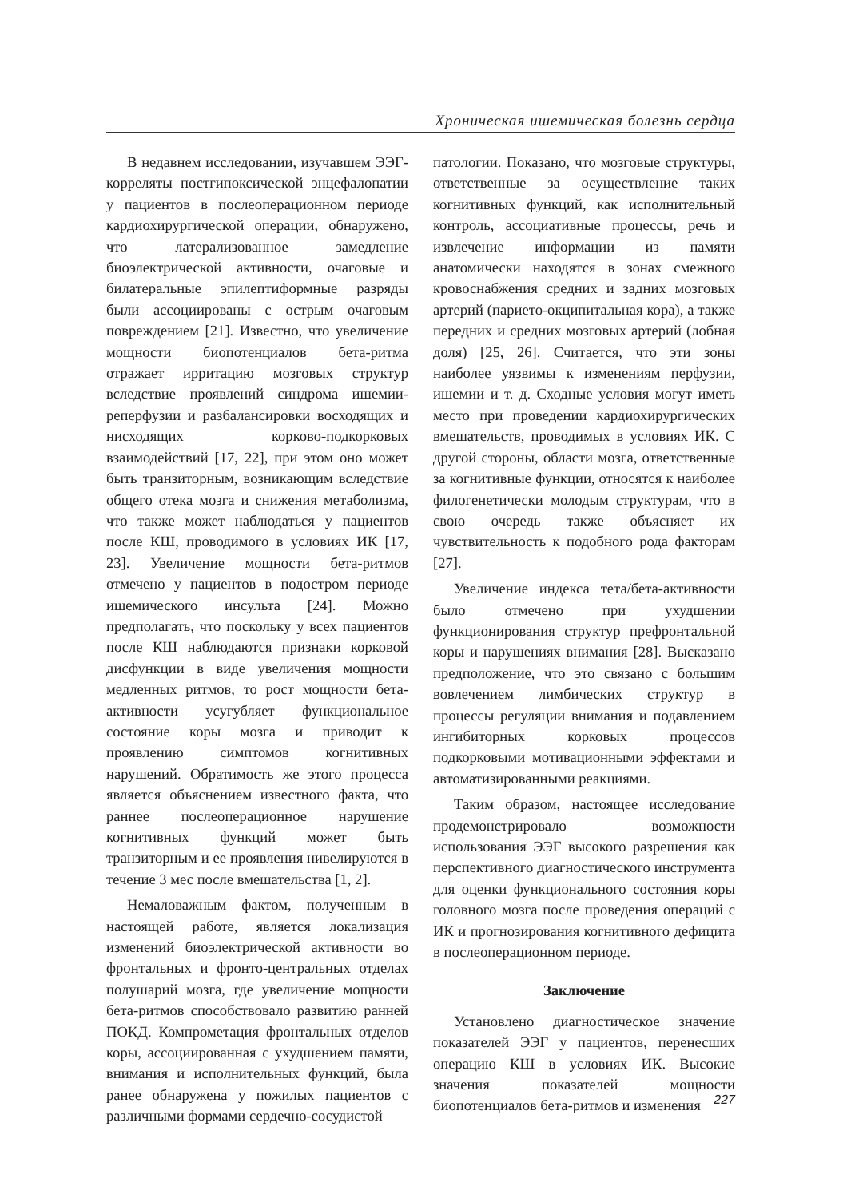Хроническая ишемическая болезнь сердца
В недавнем исследовании, изучавшем ЭЭГ-корреляты постгипоксической энцефалопатии у пациентов в послеоперационном периоде кардиохирургической операции, обнаружено, что латерализованное замедление биоэлектрической активности, очаговые и билатеральные эпилептиформные разряды были ассоциированы с острым очаговым повреждением [21]. Известно, что увеличение мощности биопотенциалов бета-ритма отражает ирритацию мозговых структур вследствие проявлений синдрома ишемии-реперфузии и разбалансировки восходящих и нисходящих корково-подкорковых взаимодействий [17, 22], при этом оно может быть транзиторным, возникающим вследствие общего отека мозга и снижения метаболизма, что также может наблюдаться у пациентов после КШ, проводимого в условиях ИК [17, 23]. Увеличение мощности бета-ритмов отмечено у пациентов в подостром периоде ишемического инсульта [24]. Можно предполагать, что поскольку у всех пациентов после КШ наблюдаются признаки корковой дисфункции в виде увеличения мощности медленных ритмов, то рост мощности бета-активности усугубляет функциональное состояние коры мозга и приводит к проявлению симптомов когнитивных нарушений. Обратимость же этого процесса является объяснением известного факта, что раннее послеоперационное нарушение когнитивных функций может быть транзиторным и ее проявления нивелируются в течение 3 мес после вмешательства [1, 2].
Немаловажным фактом, полученным в настоящей работе, является локализация изменений биоэлектрической активности во фронтальных и фронто-центральных отделах полушарий мозга, где увеличение мощности бета-ритмов способствовало развитию ранней ПОКД. Компрометация фронтальных отделов коры, ассоциированная с ухудшением памяти, внимания и исполнительных функций, была ранее обнаружена у пожилых пациентов с различными формами сердечно-сосудистой
патологии. Показано, что мозговые структуры, ответственные за осуществление таких когнитивных функций, как исполнительный контроль, ассоциативные процессы, речь и извлечение информации из памяти анатомически находятся в зонах смежного кровоснабжения средних и задних мозговых артерий (парието-окципитальная кора), а также передних и средних мозговых артерий (лобная доля) [25, 26]. Считается, что эти зоны наиболее уязвимы к изменениям перфузии, ишемии и т. д. Сходные условия могут иметь место при проведении кардиохирургических вмешательств, проводимых в условиях ИК. С другой стороны, области мозга, ответственные за когнитивные функции, относятся к наиболее филогенетически молодым структурам, что в свою очередь также объясняет их чувствительность к подобного рода факторам [27].
Увеличение индекса тета/бета-активности было отмечено при ухудшении функционирования структур префронтальной коры и нарушениях внимания [28]. Высказано предположение, что это связано с большим вовлечением лимбических структур в процессы регуляции внимания и подавлением ингибиторных корковых процессов подкорковыми мотивационными эффектами и автоматизированными реакциями.
Таким образом, настоящее исследование продемонстрировало возможности использования ЭЭГ высокого разрешения как перспективного диагностического инструмента для оценки функционального состояния коры головного мозга после проведения операций с ИК и прогнозирования когнитивного дефицита в послеоперационном периоде.
Заключение
Установлено диагностическое значение показателей ЭЭГ у пациентов, перенесших операцию КШ в условиях ИК. Высокие значения показателей мощности биопотенциалов бета-ритмов и изменения
227